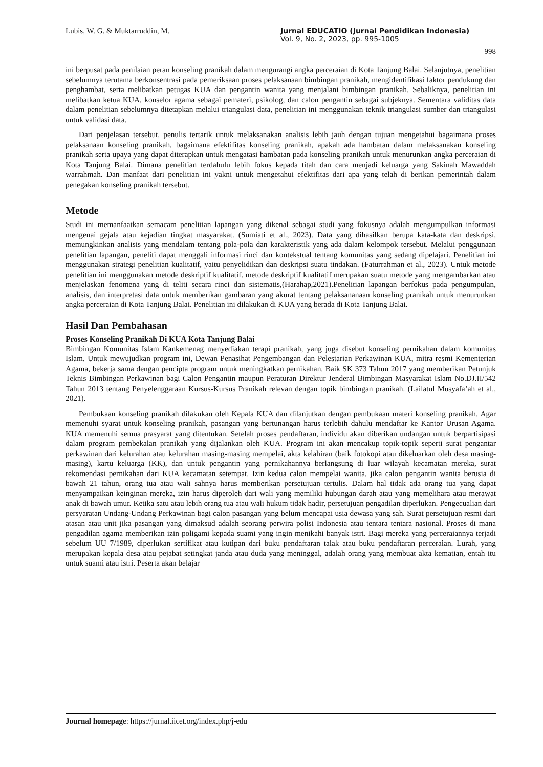Lubis, W. G. & Muktarruddin, M. Jurnal EDUCATIO (Jurnal Pendidikan Indonesia)
Vol. 9, No. 2, 2023, pp. 995-1005
998
ini berpusat pada penilaian peran konseling pranikah dalam mengurangi angka perceraian di Kota Tanjung Balai. Selanjutnya, penelitian sebelumnya terutama berkonsentrasi pada pemeriksaan proses pelaksanaan bimbingan pranikah, mengidentifikasi faktor pendukung dan penghambat, serta melibatkan petugas KUA dan pengantin wanita yang menjalani bimbingan pranikah. Sebaliknya, penelitian ini melibatkan ketua KUA, konselor agama sebagai pemateri, psikolog, dan calon pengantin sebagai subjeknya. Sementara validitas data dalam penelitian sebelumnya ditetapkan melalui triangulasi data, penelitian ini menggunakan teknik triangulasi sumber dan triangulasi untuk validasi data.
Dari penjelasan tersebut, penulis tertarik untuk melaksanakan analisis lebih jauh dengan tujuan mengetahui bagaimana proses pelaksanaan konseling pranikah, bagaimana efektifitas konseling pranikah, apakah ada hambatan dalam melaksanakan konseling pranikah serta upaya yang dapat diterapkan untuk mengatasi hambatan pada konseling pranikah untuk menurunkan angka perceraian di Kota Tanjung Balai. Dimana penelitian terdahulu lebih fokus kepada titah dan cara menjadi keluarga yang Sakinah Mawaddah warrahmah. Dan manfaat dari penelitian ini yakni untuk mengetahui efektifitas dari apa yang telah di berikan pemerintah dalam penegakan konseling pranikah tersebut.
Metode
Studi ini memanfaatkan semacam penelitian lapangan yang dikenal sebagai studi yang fokusnya adalah mengumpulkan informasi mengenai gejala atau kejadian tingkat masyarakat. (Sumiati et al., 2023). Data yang dihasilkan berupa kata-kata dan deskripsi, memungkinkan analisis yang mendalam tentang pola-pola dan karakteristik yang ada dalam kelompok tersebut. Melalui penggunaan penelitian lapangan, peneliti dapat menggali informasi rinci dan kontekstual tentang komunitas yang sedang dipelajari. Penelitian ini menggunakan strategi penelitian kualitatif, yaitu penyelidikan dan deskripsi suatu tindakan. (Faturrahman et al., 2023). Untuk metode penelitian ini menggunakan metode deskriptif kualitatif. metode deskriptif kualitatif merupakan suatu metode yang mengambarkan atau menjelaskan fenomena yang di teliti secara rinci dan sistematis,(Harahap,2021).Penelitian lapangan berfokus pada pengumpulan, analisis, dan interpretasi data untuk memberikan gambaran yang akurat tentang pelaksananaan konseling pranikah untuk menurunkan angka perceraian di Kota Tanjung Balai. Penelitian ini dilakukan di KUA yang berada di Kota Tanjung Balai.
Hasil Dan Pembahasan
Proses Konseling Pranikah Di KUA Kota Tanjung Balai
Bimbingan Komunitas Islam Kankemenag menyediakan terapi pranikah, yang juga disebut konseling pernikahan dalam komunitas Islam. Untuk mewujudkan program ini, Dewan Penasihat Pengembangan dan Pelestarian Perkawinan KUA, mitra resmi Kementerian Agama, bekerja sama dengan pencipta program untuk meningkatkan pernikahan. Baik SK 373 Tahun 2017 yang memberikan Petunjuk Teknis Bimbingan Perkawinan bagi Calon Pengantin maupun Peraturan Direktur Jenderal Bimbingan Masyarakat Islam No.DJ.II/542 Tahun 2013 tentang Penyelenggaraan Kursus-Kursus Pranikah relevan dengan topik bimbingan pranikah. (Lailatul Musyafa’ah et al., 2021).
Pembukaan konseling pranikah dilakukan oleh Kepala KUA dan dilanjutkan dengan pembukaan materi konseling pranikah. Agar memenuhi syarat untuk konseling pranikah, pasangan yang bertunangan harus terlebih dahulu mendaftar ke Kantor Urusan Agama. KUA memenuhi semua prasyarat yang ditentukan. Setelah proses pendaftaran, individu akan diberikan undangan untuk berpartisipasi dalam program pembekalan pranikah yang dijalankan oleh KUA. Program ini akan mencakup topik-topik seperti surat pengantar perkawinan dari kelurahan atau kelurahan masing-masing mempelai, akta kelahiran (baik fotokopi atau dikeluarkan oleh desa masing-masing), kartu keluarga (KK), dan untuk pengantin yang pernikahannya berlangsung di luar wilayah kecamatan mereka, surat rekomendasi pernikahan dari KUA kecamatan setempat. Izin kedua calon mempelai wanita, jika calon pengantin wanita berusia di bawah 21 tahun, orang tua atau wali sahnya harus memberikan persetujuan tertulis. Dalam hal tidak ada orang tua yang dapat menyampaikan keinginan mereka, izin harus diperoleh dari wali yang memiliki hubungan darah atau yang memelihara atau merawat anak di bawah umur. Ketika satu atau lebih orang tua atau wali hukum tidak hadir, persetujuan pengadilan diperlukan. Pengecualian dari persyaratan Undang-Undang Perkawinan bagi calon pasangan yang belum mencapai usia dewasa yang sah. Surat persetujuan resmi dari atasan atau unit jika pasangan yang dimaksud adalah seorang perwira polisi Indonesia atau tentara tentara nasional. Proses di mana pengadilan agama memberikan izin poligami kepada suami yang ingin menikahi banyak istri. Bagi mereka yang perceraiannya terjadi sebelum UU 7/1989, diperlukan sertifikat atau kutipan dari buku pendaftaran talak atau buku pendaftaran perceraian. Lurah, yang merupakan kepala desa atau pejabat setingkat janda atau duda yang meninggal, adalah orang yang membuat akta kematian, entah itu untuk suami atau istri. Peserta akan belajar
Journal homepage: https://jurnal.iicet.org/index.php/j-edu